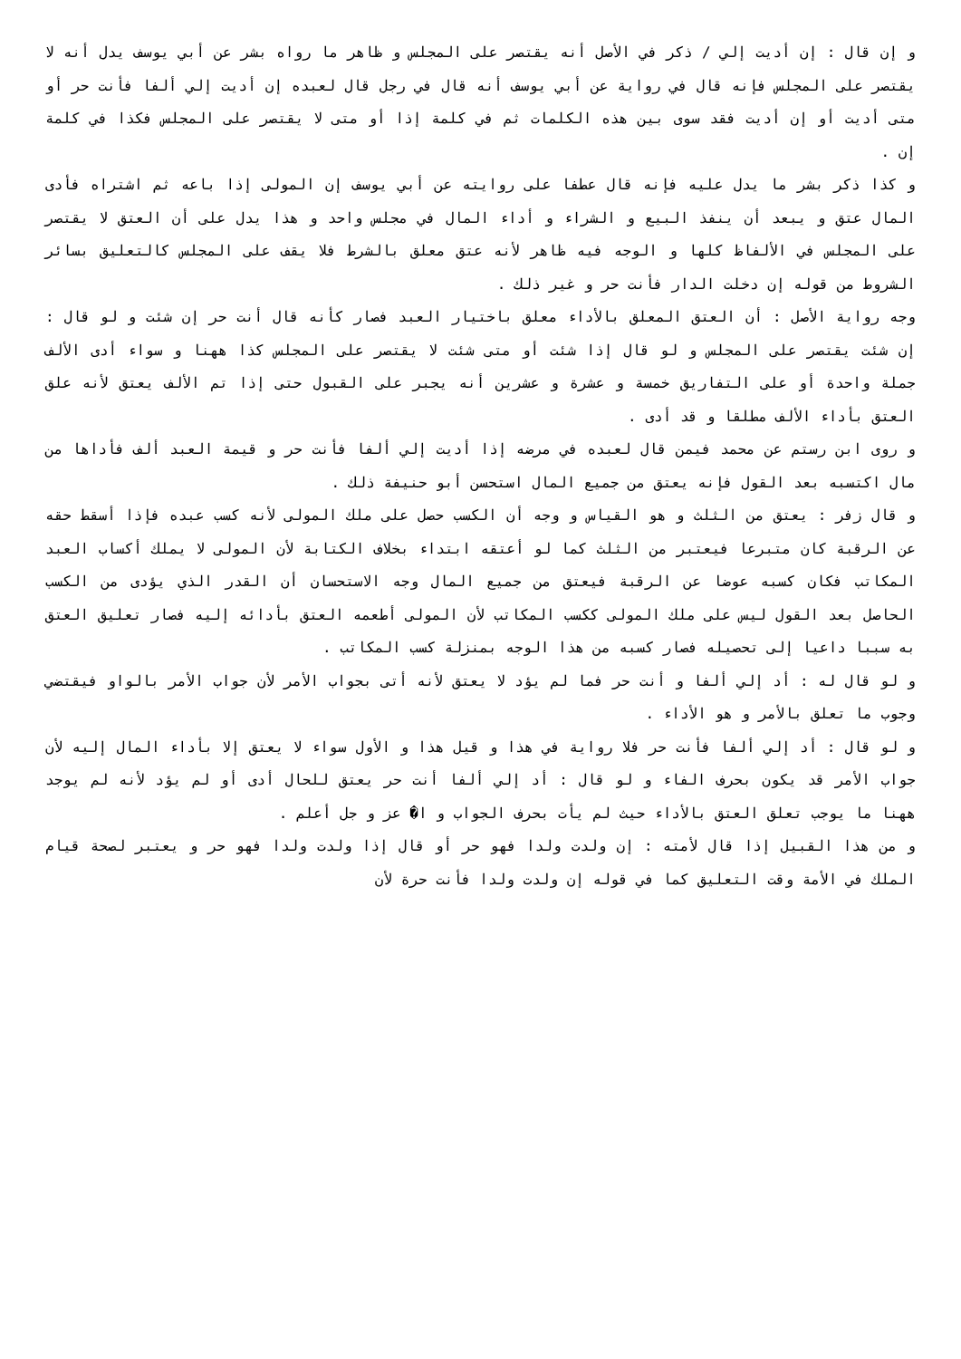و إن قال : إن أديت إلي / ذكر في الأصل أنه يقتصر على المجلس و ظاهر ما رواه بشر عن أبي يوسف يدل أنه لا يقتصر على المجلس فإنه قال في رواية عن أبي يوسف أنه قال في رجل قال لعبده إن أديت إلي ألفا فأنت حر أو متى أديت أو إن أديت فقد سوى بين هذه الكلمات ثم في كلمة إذا أو متى لا يقتصر على المجلس فكذا في كلمة إن .
و كذا ذكر بشر ما يدل عليه فإنه قال عطفا على روايته عن أبي يوسف إن المولى إذا باعه ثم اشتراه فأدى المال عتق و يبعد أن ينفذ البيع و الشراء و أداء المال في مجلس واحد و هذا يدل على أن العتق لا يقتصر على المجلس في الألفاظ كلها و الوجه فيه ظاهر لأنه عتق معلق بالشرط فلا يقف على المجلس كالتعليق بسائر الشروط من قوله إن دخلت الدار فأنت حر و غير ذلك .
وجه رواية الأصل : أن العتق المعلق بالأداء معلق باختيار العبد فصار كأنه قال أنت حر إن شئت و لو قال : إن شئت يقتصر على المجلس و لو قال إذا شئت أو متى شئت لا يقتصر على المجلس كذا ههنا و سواء أدى الألف جملة واحدة أو على التفاريق خمسة و عشرة و عشرين أنه يجبر على القبول حتى إذا تم الألف يعتق لأنه علق العتق بأداء الألف مطلقا و قد أدى .
و روى ابن رستم عن محمد فيمن قال لعبده في مرضه إذا أديت إلي ألفا فأنت حر و قيمة العبد ألف فأداها من مال اكتسبه بعد القول فإنه يعتق من جميع المال استحسن أبو حنيفة ذلك .
و قال زفر : يعتق من الثلث و هو القياس و وجه أن الكسب حصل على ملك المولى لأنه كسب عبده فإذا أسقط حقه عن الرقبة كان متبرعا فيعتبر من الثلث كما لو أعتقه ابتداء بخلاف الكتابة لأن المولى لا يملك أكساب العبد المكاتب فكان كسبه عوضا عن الرقبة فيعتق من جميع المال وجه الاستحسان أن القدر الذي يؤدى من الكسب الحاصل بعد القول ليس على ملك المولى ككسب المكاتب لأن المولى أطعمه العتق بأدائه إليه فصار تعليق العتق به سببا داعيا إلى تحصيله فصار كسبه من هذا الوجه بمنزلة كسب المكاتب .
و لو قال له : أد إلي ألفا و أنت حر فما لم يؤد لا يعتق لأنه أتى بجواب الأمر لأن جواب الأمر بالواو فيقتضي وجوب ما تعلق بالأمر و هو الأداء .
و لو قال : أد إلي ألفا فأنت حر فلا رواية في هذا و قيل هذا و الأول سواء لا يعتق إلا بأداء المال إليه لأن جواب الأمر قد يكون بحرف الفاء و لو قال : أد إلي ألفا أنت حر يعتق للحال أدى أو لم يؤد لأنه لم يوجد ههنا ما يوجب تعلق العتق بالأداء حيث لم يأت بحرف الجواب و ا� عز و جل أعلم .
و من هذا القبيل إذا قال لأمته : إن ولدت ولدا فهو حر أو قال إذا ولدت ولدا فهو حر و يعتبر لصحة قيام الملك في الأمة وقت التعليق كما في قوله إن ولدت ولدا فأنت حرة لأن